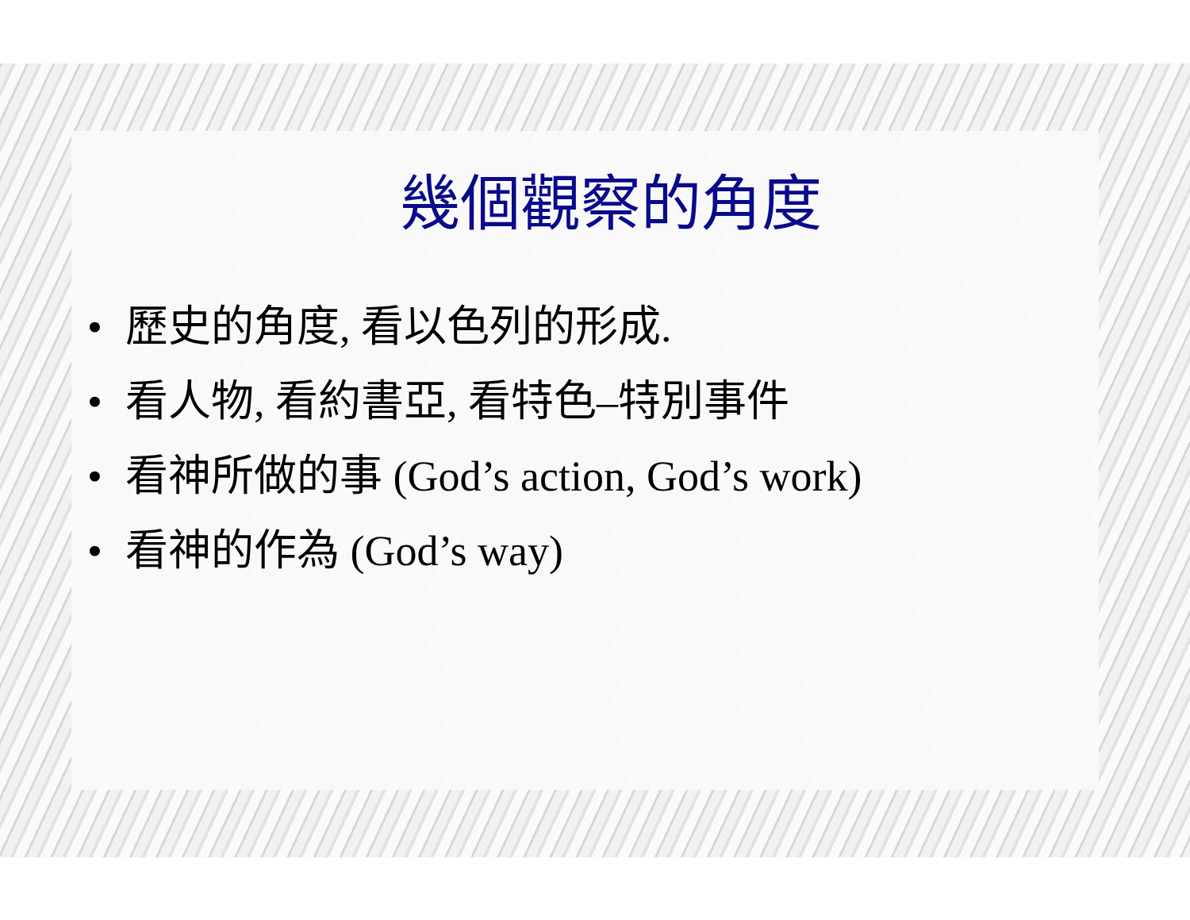幾個觀察的角度
• 歷史的角度, 看以色列的形成.
• 看人物, 看約書亞, 看特色–特別事件
• 看神所做的事 (God’s action, God’s work)
• 看神的作為 (God’s way)